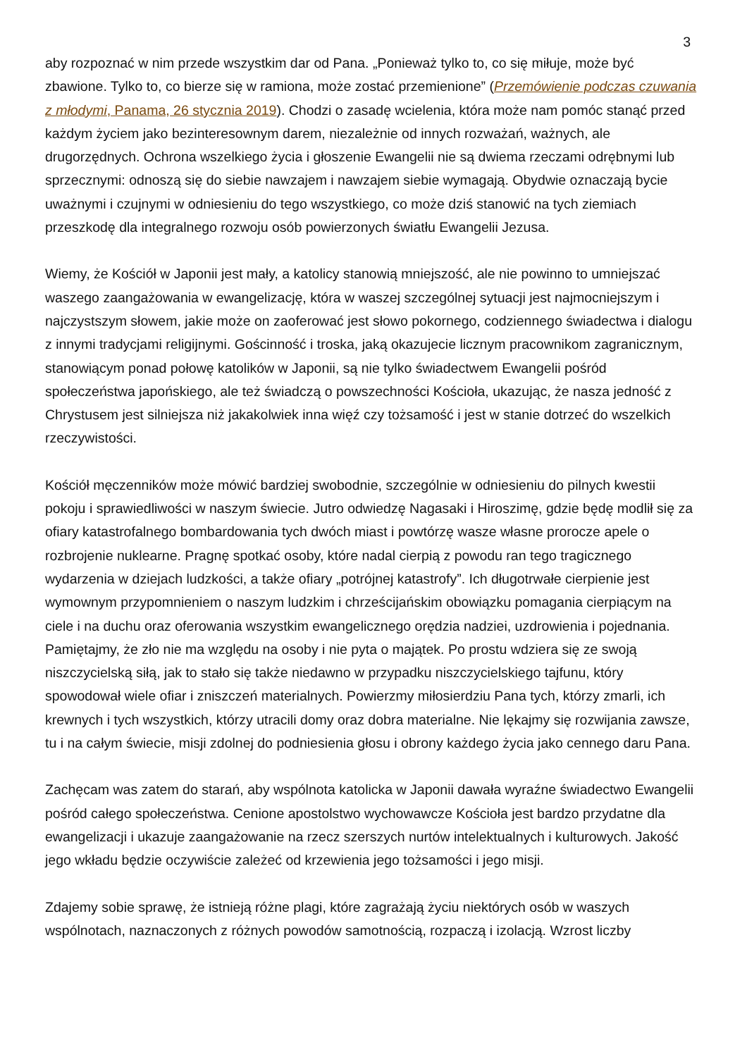3
aby rozpoznać w nim przede wszystkim dar od Pana. „Ponieważ tylko to, co się miłuje, może być zbawione. Tylko to, co bierze się w ramiona, może zostać przemienione” (Przemówienie podczas czuwania z młodymi, Panama, 26 stycznia 2019). Chodzi o zasadę wcielenia, która może nam pomóc stanąć przed każdym życiem jako bezinteresownym darem, niezależnie od innych rozważań, ważnych, ale drugorzędnych. Ochrona wszelkiego życia i głoszenie Ewangelii nie są dwiema rzeczami odrębnymi lub sprzecznymi: odnoszą się do siebie nawzajem i nawzajem siebie wymagają. Obydwie oznaczają bycie uważnymi i czujnymi w odniesieniu do tego wszystkiego, co może dziś stanowić na tych ziemiach przeszkodę dla integralnego rozwoju osób powierzonych światłu Ewangelii Jezusa.
Wiemy, że Kościół w Japonii jest mały, a katolicy stanowią mniejszość, ale nie powinno to umniejszać waszego zaangażowania w ewangelizację, która w waszej szczególnej sytuacji jest najmocniejszym i najczystszym słowem, jakie może on zaoferować jest słowo pokornego, codziennego świadectwa i dialogu z innymi tradycjami religijnymi. Gościnność i troska, jaką okazujecie licznym pracownikom zagranicznym, stanowiącym ponad połowę katolików w Japonii, są nie tylko świadectwem Ewangelii pośród społeczeństwa japońskiego, ale też świadczą o powszechności Kościoła, ukazując, że nasza jedność z Chrystusem jest silniejsza niż jakakolwiek inna więź czy tożsamość i jest w stanie dotrzeć do wszelkich rzeczywistości.
Kościół męczenników może mówić bardziej swobodnie, szczególnie w odniesieniu do pilnych kwestii pokoju i sprawiedliwości w naszym świecie. Jutro odwiedzę Nagasaki i Hiroszimę, gdzie będę modlił się za ofiary katastrofalnego bombardowania tych dwóch miast i powtórzę wasze własne prorocze apele o rozbrojenie nuklearne. Pragnę spotkać osoby, które nadal cierpią z powodu ran tego tragicznego wydarzenia w dziejach ludzkości, a także ofiary „potrójnej katastrofy”. Ich długotrwałe cierpienie jest wymownym przypomnieniem o naszym ludzkim i chrześcijańskim obowiązku pomagania cierpiącym na ciele i na duchu oraz oferowania wszystkim ewangelicznego orędzia nadziei, uzdrowienia i pojednania. Pamiętajmy, że zło nie ma względu na osoby i nie pyta o majątek. Po prostu wdziera się ze swoją niszczycielską siłą, jak to stało się także niedawno w przypadku niszczycielskiego tajfunu, który spowodował wiele ofiar i zniszczeń materialnych. Powierzmy miłosierdziu Pana tych, którzy zmarli, ich krewnych i tych wszystkich, którzy utracili domy oraz dobra materialne. Nie lękajmy się rozwijania zawsze, tu i na całym świecie, misji zdolnej do podniesienia głosu i obrony każdego życia jako cennego daru Pana.
Zachęcam was zatem do starań, aby wspólnota katolicka w Japonii dawała wyraźne świadectwo Ewangelii pośród całego społeczeństwa. Cenione apostolstwo wychowawcze Kościoła jest bardzo przydatne dla ewangelizacji i ukazuje zaangażowanie na rzecz szerszych nurtów intelektualnych i kulturowych. Jakość jego wkładu będzie oczywiście zależeć od krzewienia jego tożsamości i jego misji.
Zdajemy sobie sprawę, że istnieją różne plagi, które zagrażają życiu niektórych osób w waszych wspólnotach, naznaczonych z różnych powodów samotnością, rozpaczą i izolacją. Wzrost liczby